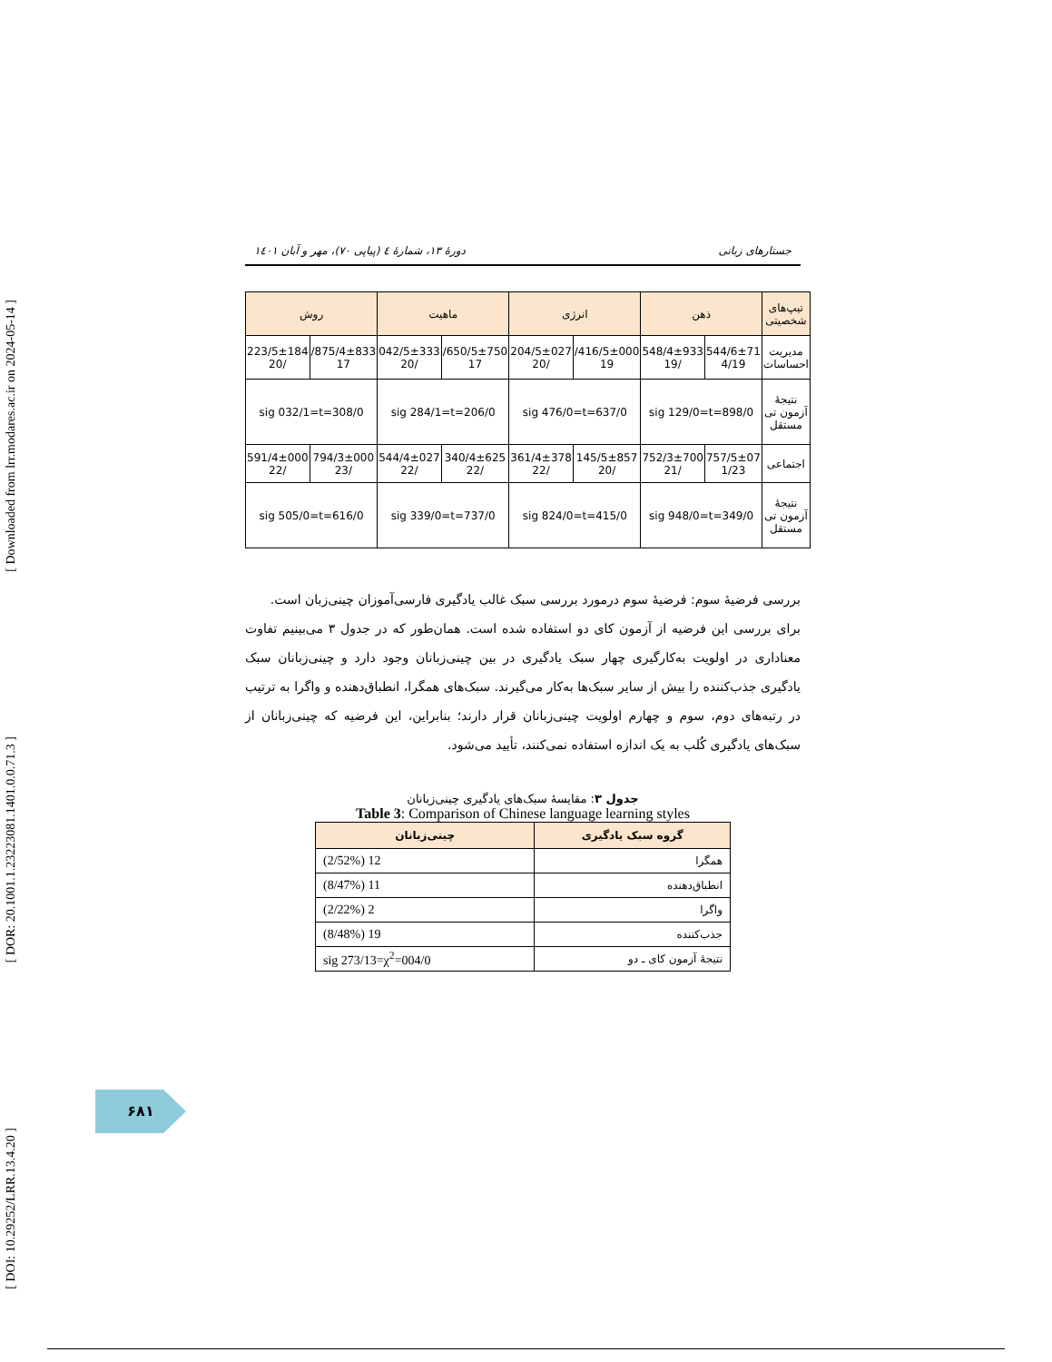[ Downloaded from lrr.modares.ac.ir on 2024-05-14 ]
[ DOR: 20.1001.1.23223081.1401.0.0.71.3 ]
[ DOI: 10.29252/LRR.13.4.20 ]
جستارهای زبانی دورهٔ ۱۳، شمارهٔ ٤ (پیاپی ۷۰)، مهر و آبان ۱٤۰۱
| تیپ‌های شخصیتی | ذهن | | انرژی | | ماهیت | | روش | |
| --- | --- | --- | --- | --- | --- | --- | --- | --- |
| مدیریت احساسات | 544/6±71 4/19 | 548/4±933 /19 | 416/5±000/ 19 | 204/5±027 /20 | 650/5±750/ 17 | 042/5±333 /20 | 875/4±833/ 17 | 223/5±184 /20 |
| نتیجهٔ آزمون تی مستقل | 898/0=sig 129/0=t | | 637/0=sig 476/0=t | | 206/0=sig 284/1=t | | 308/0=sig 032/1=t | |
| اجتماعی | 757/5±07 1/23 | 752/3±700 /21 | 145/5±857 /20 | 361/4±378 /22 | 340/4±625 /22 | 544/4±027 /22 | 794/3±000 /23 | 591/4±000 /22 |
| نتیجهٔ آزمون تی مستقل | 349/0=sig 948/0=t | | 415/0=sig 824/0=t | | 737/0=sig 339/0=t | | 616/0=sig 505/0=t | |
بررسی فرضیهٔ سوم: فرضیهٔ سوم درمورد بررسی سبک غالب یادگیری فارسی‌آموزان چینی‌زبان است.
برای بررسی این فرضیه از آزمون کای دو استفاده شده است. همان‌طور که در جدول ۳ می‌بینیم تفاوت معناداری در اولویت به‌کارگیری چهار سبک یادگیری در بین چینی‌زبانان وجود دارد و چینی‌زبانان سبک یادگیری جذب‌کننده را بیش از سایر سبک‌ها به‌کار می‌گیرند. سبک‌های همگرا، انطباق‌دهنده و واگرا به ترتیب در رتبه‌های دوم، سوم و چهارم اولویت چینی‌زبانان قرار دارند؛ بنابراین، این فرضیه که چینی‌زبانان از سبک‌های یادگیری کُلب به یک اندازه استفاده نمی‌کنند، تأیید می‌شود.
جدول ۳: مقایسهٔ سبک‌های یادگیری چینی‌زبانان
Table 3: Comparison of Chinese language learning styles
| گروه سبک یادگیری | چینی‌زبانان |
| --- | --- |
| همگرا | 12 (2/52%) |
| انطباق‌دهنده | 11 (8/47%) |
| واگرا | 2 (2/22%) |
| جذب‌کننده | 19 (8/48%) |
| نتیجهٔ آزمون کای ـ دو | 004/0=sig 273/13=χ<sup>2</sup> |
۶۸۱